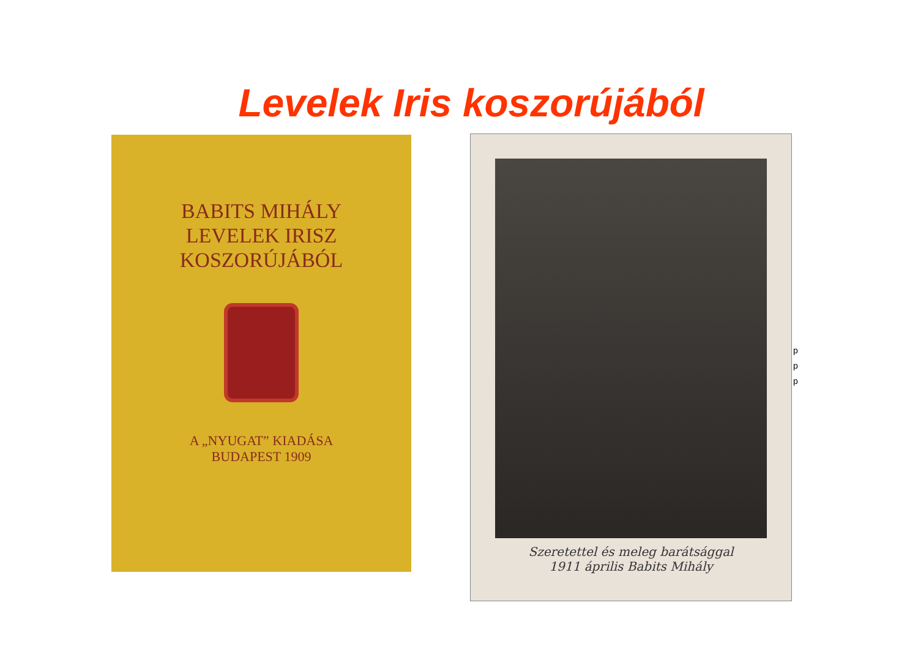Levelek Iris koszorújából
BABITS MIHÁLY
LEVELEK IRISZ
KOSZORÚJÁBÓL
A „NYUGAT” KIADÁSA
BUDAPEST 1909
Szeretettel és meleg barátsággal
1911 április Babits Mihály
p
p
p